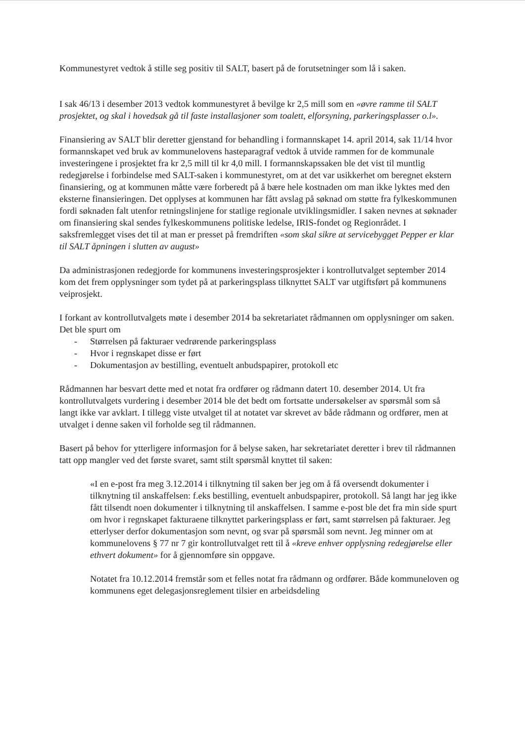Kommunestyret vedtok å stille seg positiv til SALT, basert på de forutsetninger som lå i saken.
I sak 46/13 i desember 2013 vedtok kommunestyret å bevilge kr 2,5 mill som en «øvre ramme til SALT prosjektet, og skal i hovedsak gå til faste installasjoner som toalett, elforsyning, parkeringsplasser o.l».
Finansiering av SALT blir deretter gjenstand for behandling i formannskapet 14. april 2014, sak 11/14 hvor formannskapet ved bruk av kommunelovens hasteparagraf vedtok å utvide rammen for de kommunale investeringene i prosjektet fra kr 2,5 mill til kr 4,0 mill. I formannskapssaken ble det vist til muntlig redegjørelse i forbindelse med SALT-saken i kommunestyret, om at det var usikkerhet om beregnet ekstern finansiering, og at kommunen måtte være forberedt på å bære hele kostnaden om man ikke lyktes med den eksterne finansieringen. Det opplyses at kommunen har fått avslag på søknad om støtte fra fylkeskommunen fordi søknaden falt utenfor retningslinjene for statlige regionale utviklingsmidler. I saken nevnes at søknader om finansiering skal sendes fylkeskommunens politiske ledelse, IRIS-fondet og Regionrådet. I saksfremlegget vises det til at man er presset på fremdriften «som skal sikre at servicebygget Pepper er klar til SALT åpningen i slutten av august»
Da administrasjonen redegjorde for kommunens investeringsprosjekter i kontrollutvalget september 2014 kom det frem opplysninger som tydet på at parkeringsplass tilknyttet SALT var utgiftsført på kommunens veiprosjekt.
I forkant av kontrollutvalgets møte i desember 2014 ba sekretariatet rådmannen om opplysninger om saken. Det ble spurt om
- Størrelsen på fakturaer vedrørende parkeringsplass
- Hvor i regnskapet disse er ført
- Dokumentasjon av bestilling, eventuelt anbudspapirer, protokoll etc
Rådmannen har besvart dette med et notat fra ordfører og rådmann datert 10. desember 2014. Ut fra kontrollutvalgets vurdering i desember 2014 ble det bedt om fortsatte undersøkelser av spørsmål som så langt ikke var avklart. I tillegg viste utvalget til at notatet var skrevet av både rådmann og ordfører, men at utvalget i denne saken vil forholde seg til rådmannen.
Basert på behov for ytterligere informasjon for å belyse saken, har sekretariatet deretter i brev til rådmannen tatt opp mangler ved det første svaret, samt stilt spørsmål knyttet til saken:
«I en e-post fra meg 3.12.2014 i tilknytning til saken ber jeg om å få oversendt dokumenter i tilknytning til anskaffelsen: f.eks bestilling, eventuelt anbudspapirer, protokoll. Så langt har jeg ikke fått tilsendt noen dokumenter i tilknytning til anskaffelsen. I samme e-post ble det fra min side spurt om hvor i regnskapet fakturaene tilknyttet parkeringsplass er ført, samt størrelsen på fakturaer. Jeg etterlyser derfor dokumentasjon som nevnt, og svar på spørsmål som nevnt. Jeg minner om at kommunelovens § 77 nr 7 gir kontrollutvalget rett til å «kreve enhver opplysning redegjørelse eller ethvert dokument» for å gjennomføre sin oppgave.
Notatet fra 10.12.2014 fremstår som et felles notat fra rådmann og ordfører. Både kommuneloven og kommunens eget delegasjonsreglement tilsier en arbeidsdeling